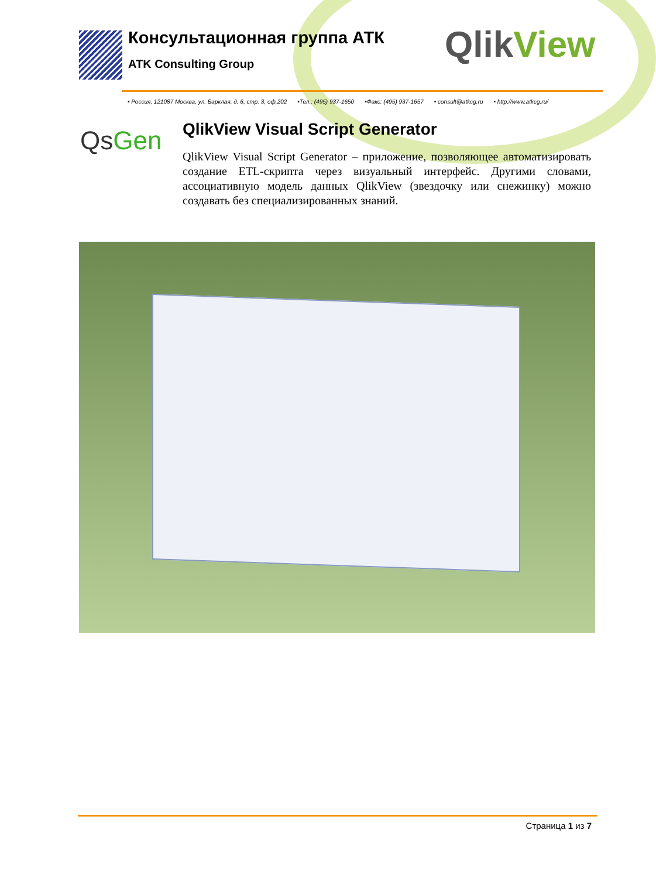Консультационная группа АТК
ATK Consulting Group
QlikView
• Россия, 121087 Москва, ул. Барклая, д. 6, стр. 3, оф.202 •Тел.: (495) 937-1650 •Факс: (495) 937-1657 • consult@atkcg.ru • http://www.atkcg.ru/
QsGen
QlikView Visual Script Generator
QlikView Visual Script Generator – приложение, позволяющее автоматизировать создание ETL-скрипта через визуальный интерфейс. Другими словами, ассоциативную модель данных QlikView (звездочку или снежинку) можно создавать без специализированных знаний.
Страница 1 из 7